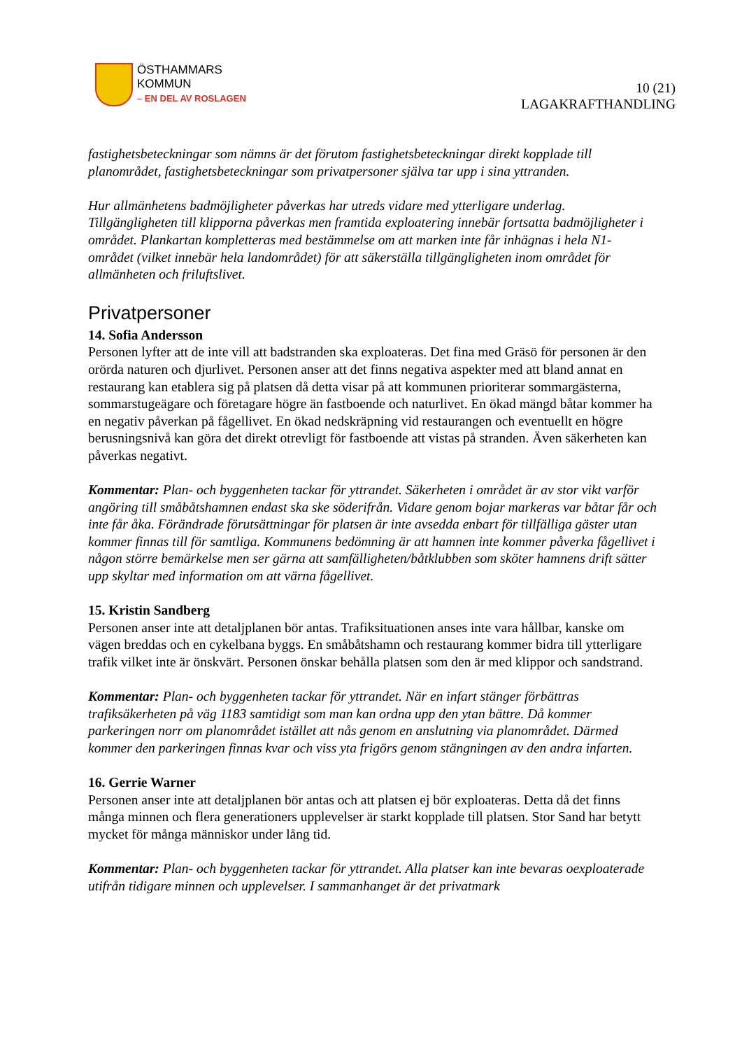ÖSTHAMMARS
KOMMUN
– EN DEL AV ROSLAGEN
10 (21)
LAGAKRAFTHANDLING
fastighetsbeteckningar som nämns är det förutom fastighetsbeteckningar direkt kopplade till planområdet, fastighetsbeteckningar som privatpersoner själva tar upp i sina yttranden.
Hur allmänhetens badmöjligheter påverkas har utreds vidare med ytterligare underlag. Tillgängligheten till klipporna påverkas men framtida exploatering innebär fortsatta badmöjligheter i området. Plankartan kompletteras med bestämmelse om att marken inte får inhägnas i hela N1- området (vilket innebär hela landområdet) för att säkerställa tillgängligheten inom området för allmänheten och friluftslivet.
Privatpersoner
14. Sofia Andersson
Personen lyfter att de inte vill att badstranden ska exploateras. Det fina med Gräsö för personen är den orörda naturen och djurlivet. Personen anser att det finns negativa aspekter med att bland annat en restaurang kan etablera sig på platsen då detta visar på att kommunen prioriterar sommargästerna, sommarstugeägare och företagare högre än fastboende och naturlivet. En ökad mängd båtar kommer ha en negativ påverkan på fågellivet. En ökad nedskräpning vid restaurangen och eventuellt en högre berusningsnivå kan göra det direkt otrevligt för fastboende att vistas på stranden. Även säkerheten kan påverkas negativt.
Kommentar: Plan- och byggenheten tackar för yttrandet. Säkerheten i området är av stor vikt varför angöring till småbåtshamnen endast ska ske söderifrån. Vidare genom bojar markeras var båtar får och inte får åka. Förändrade förutsättningar för platsen är inte avsedda enbart för tillfälliga gäster utan kommer finnas till för samtliga. Kommunens bedömning är att hamnen inte kommer påverka fågellivet i någon större bemärkelse men ser gärna att samfälligheten/båtklubben som sköter hamnens drift sätter upp skyltar med information om att värna fågellivet.
15. Kristin Sandberg
Personen anser inte att detaljplanen bör antas. Trafiksituationen anses inte vara hållbar, kanske om vägen breddas och en cykelbana byggs. En småbåtshamn och restaurang kommer bidra till ytterligare trafik vilket inte är önskvärt. Personen önskar behålla platsen som den är med klippor och sandstrand.
Kommentar: Plan- och byggenheten tackar för yttrandet. När en infart stänger förbättras trafiksäkerheten på väg 1183 samtidigt som man kan ordna upp den ytan bättre. Då kommer parkeringen norr om planområdet istället att nås genom en anslutning via planområdet. Därmed kommer den parkeringen finnas kvar och viss yta frigörs genom stängningen av den andra infarten.
16. Gerrie Warner
Personen anser inte att detaljplanen bör antas och att platsen ej bör exploateras. Detta då det finns många minnen och flera generationers upplevelser är starkt kopplade till platsen. Stor Sand har betytt mycket för många människor under lång tid.
Kommentar: Plan- och byggenheten tackar för yttrandet. Alla platser kan inte bevaras oexploaterade utifrån tidigare minnen och upplevelser. I sammanhanget är det privatmark